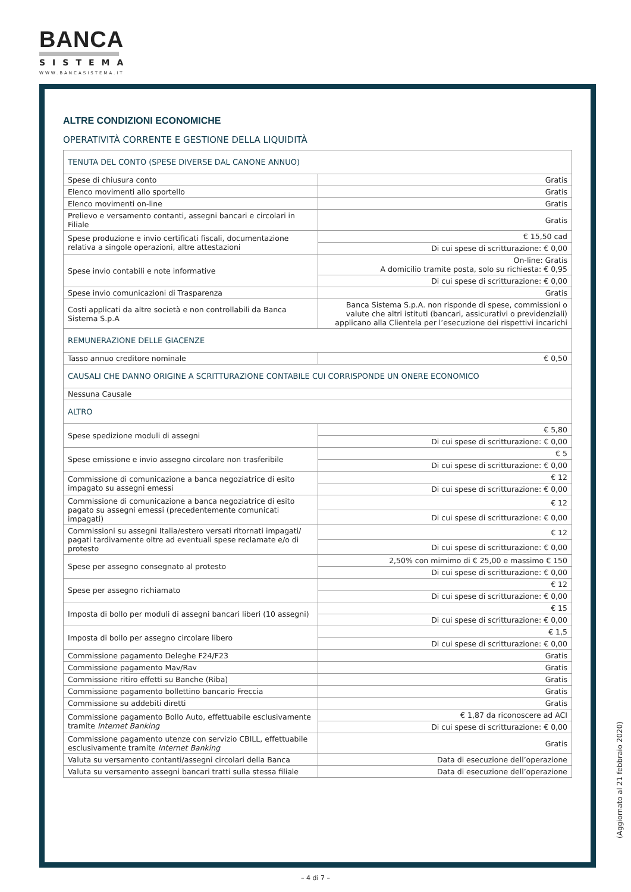BANCA
SISTEMA
WWW.BANCASISTEMA.IT
ALTRE CONDIZIONI ECONOMICHE
OPERATIVITÀ CORRENTE E GESTIONE DELLA LIQUIDITÀ
| TENUTA DEL CONTO (SPESE DIVERSE DAL CANONE ANNUO) | |
| Spese di chiusura conto | Gratis |
| Elenco movimenti allo sportello | Gratis |
| Elenco movimenti on-line | Gratis |
| Prelievo e versamento contanti, assegni bancari e circolari in Filiale | Gratis |
| Spese produzione e invio certificati fiscali, documentazione relativa a singole operazioni, altre attestazioni | € 15,50 cad |
| | Di cui spese di scritturazione: € 0,00 |
| Spese invio contabili e note informative | On-line: Gratis A domicilio tramite posta, solo su richiesta: € 0,95 |
| | Di cui spese di scritturazione: € 0,00 |
| Spese invio comunicazioni di Trasparenza | Gratis |
| Costi applicati da altre società e non controllabili da Banca Sistema S.p.A | Banca Sistema S.p.A. non risponde di spese, commissioni o valute che altri istituti (bancari, assicurativi o previdenziali) applicano alla Clientela per l’esecuzione dei rispettivi incarichi |
| REMUNERAZIONE DELLE GIACENZE | |
| Tasso annuo creditore nominale | € 0,50 |
| CAUSALI CHE DANNO ORIGINE A SCRITTURAZIONE CONTABILE CUI CORRISPONDE UN ONERE ECONOMICO | |
| Nessuna Causale | |
| ALTRO | |
| Spese spedizione moduli di assegni | € 5,80 |
| | Di cui spese di scritturazione: € 0,00 |
| Spese emissione e invio assegno circolare non trasferibile | € 5 |
| | Di cui spese di scritturazione: € 0,00 |
| Commissione di comunicazione a banca negoziatrice di esito impagato su assegni emessi | € 12 |
| | Di cui spese di scritturazione: € 0,00 |
| Commissione di comunicazione a banca negoziatrice di esito pagato su assegni emessi (precedentemente comunicati impagati) | € 12 |
| | Di cui spese di scritturazione: € 0,00 |
| Commissioni su assegni Italia/estero versati ritornati impagati/ pagati tardivamente oltre ad eventuali spese reclamate e/o di protesto | € 12 |
| | Di cui spese di scritturazione: € 0,00 |
| Spese per assegno consegnato al protesto | 2,50% con mimimo di € 25,00 e massimo € 150 |
| | Di cui spese di scritturazione: € 0,00 |
| Spese per assegno richiamato | € 12 |
| | Di cui spese di scritturazione: € 0,00 |
| Imposta di bollo per moduli di assegni bancari liberi (10 assegni) | € 15 |
| | Di cui spese di scritturazione: € 0,00 |
| Imposta di bollo per assegno circolare libero | € 1,5 |
| | Di cui spese di scritturazione: € 0,00 |
| Commissione pagamento Deleghe F24/F23 | Gratis |
| Commissione pagamento Mav/Rav | Gratis |
| Commissione ritiro effetti su Banche (Riba) | Gratis |
| Commissione pagamento bollettino bancario Freccia | Gratis |
| Commissione su addebiti diretti | Gratis |
| Commissione pagamento Bollo Auto, effettuabile esclusivamente tramite Internet Banking | € 1,87 da riconoscere ad ACI |
| | Di cui spese di scritturazione: € 0,00 |
| Commissione pagamento utenze con servizio CBILL, effettuabile esclusivamente tramite Internet Banking | Gratis |
| Valuta su versamento contanti/assegni circolari della Banca | Data di esecuzione dell’operazione |
| Valuta su versamento assegni bancari tratti sulla stessa filiale | Data di esecuzione dell’operazione |
(Aggiornato al 21 febbraio 2020)
– 4 di 7 –